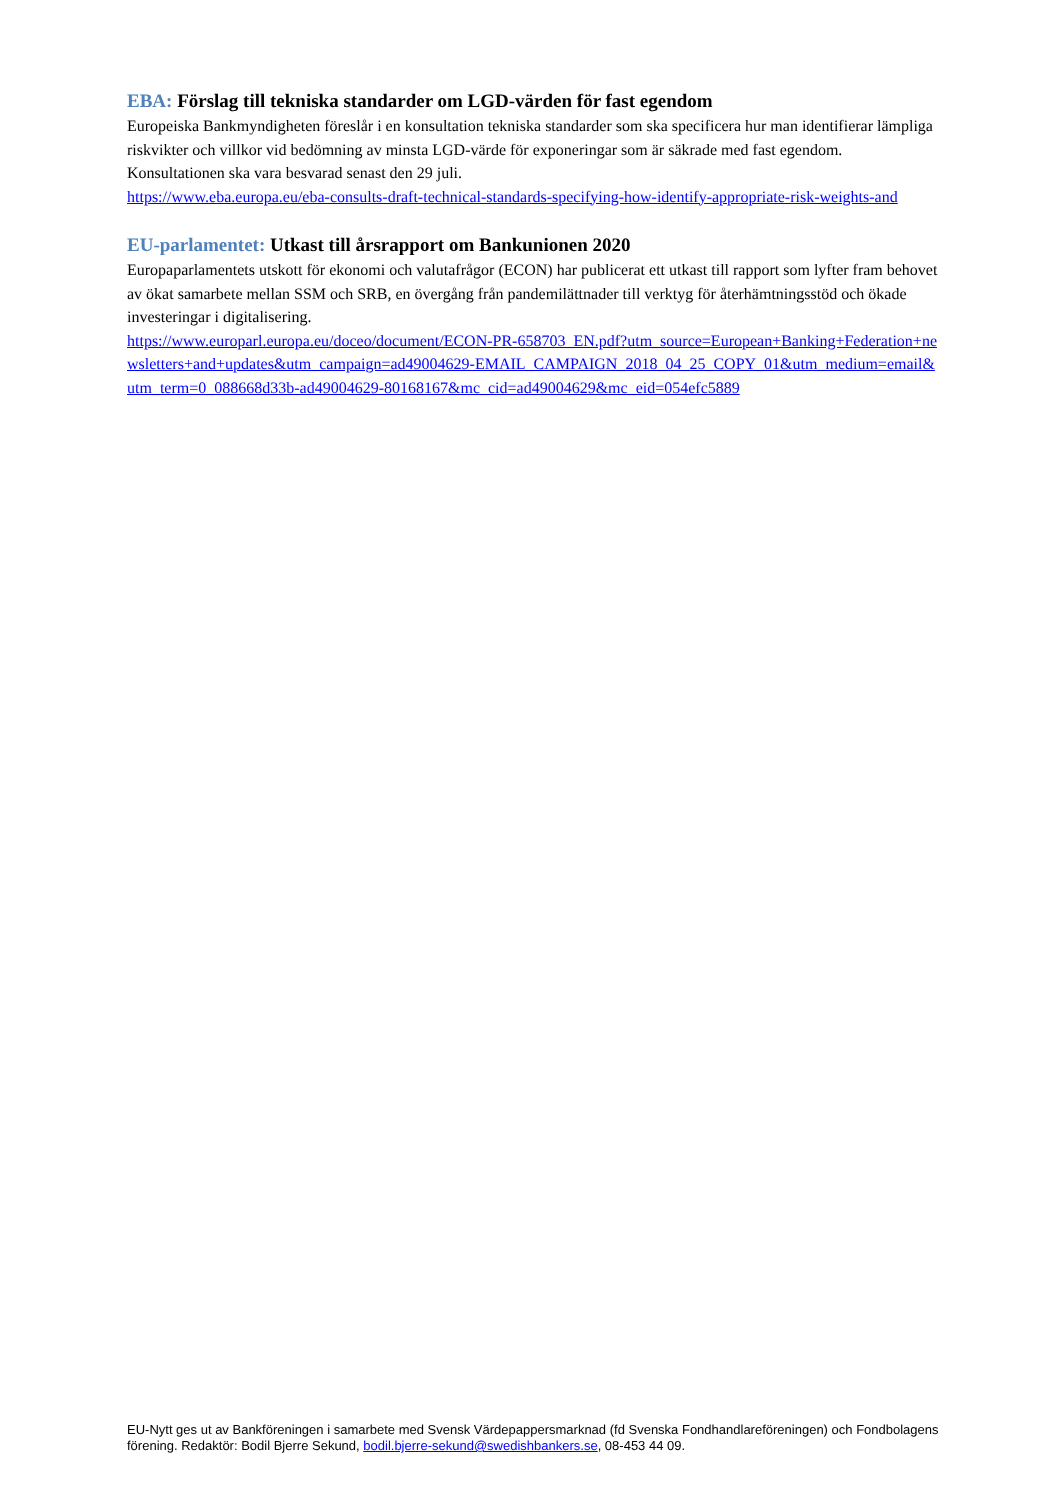EBA: Förslag till tekniska standarder om LGD-värden för fast egendom
Europeiska Bankmyndigheten föreslår i en konsultation tekniska standarder som ska specificera hur man identifierar lämpliga riskvikter och villkor vid bedömning av minsta LGD-värde för exponeringar som är säkrade med fast egendom. Konsultationen ska vara besvarad senast den 29 juli.
https://www.eba.europa.eu/eba-consults-draft-technical-standards-specifying-how-identify-appropriate-risk-weights-and
EU-parlamentet: Utkast till årsrapport om Bankunionen 2020
Europaparlamentets utskott för ekonomi och valutafrågor (ECON) har publicerat ett utkast till rapport som lyfter fram behovet av ökat samarbete mellan SSM och SRB, en övergång från pandemilättnader till verktyg för återhämtningsstöd och ökade investeringar i digitalisering.
https://www.europarl.europa.eu/doceo/document/ECON-PR-658703_EN.pdf?utm_source=European+Banking+Federation+newsletters+and+updates&utm_campaign=ad49004629-EMAIL_CAMPAIGN_2018_04_25_COPY_01&utm_medium=email&utm_term=0_088668d33b-ad49004629-80168167&mc_cid=ad49004629&mc_eid=054efc5889
EU-Nytt ges ut av Bankföreningen i samarbete med Svensk Värdepappersmarknad (fd Svenska Fondhandlareföreningen) och Fondbolagens förening. Redaktör: Bodil Bjerre Sekund, bodil.bjerre-sekund@swedishbankers.se, 08-453 44 09.